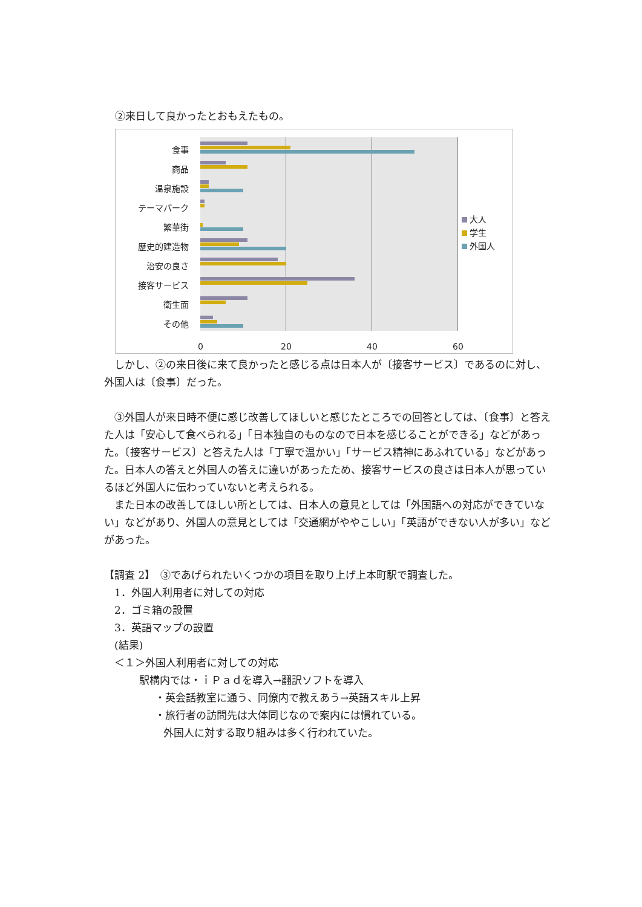②来日して良かったとおもえたもの。
食事
商品
温泉施設
テーマパーク
繁華街
歴史的建造物
治安の良さ
接客サービス
衛生面
その他
0 20 40 60
大人
学生
外国人
　しかし、②の来日後に来て良かったと感じる点は日本人が〔接客サービス〕であるのに対し、外国人は〔食事〕だった。
　③外国人が来日時不便に感じ改善してほしいと感じたところでの回答としては、〔食事〕と答えた人は「安心して食べられる」「日本独自のものなので日本を感じることができる」などがあった。〔接客サービス〕と答えた人は「丁寧で温かい」「サービス精神にあふれている」などがあった。日本人の答えと外国人の答えに違いがあったため、接客サービスの良さは日本人が思っているほど外国人に伝わっていないと考えられる。
　また日本の改善してほしい所としては、日本人の意見としては「外国語への対応ができていない」などがあり、外国人の意見としては「交通網がややこしい」「英語ができない人が多い」などがあった。
【調査 2】　③であげられたいくつかの項目を取り上げ上本町駅で調査した。
　1．外国人利用者に対しての対応
　2．ゴミ箱の設置
　3．英語マップの設置
　(結果)
　＜１＞外国人利用者に対しての対応
駅構内では・ｉＰａｄを導入→翻訳ソフトを導入
・英会話教室に通う、同僚内で教えあう→英語スキル上昇
・旅行者の訪問先は大体同じなので案内には慣れている。
外国人に対する取り組みは多く行われていた。